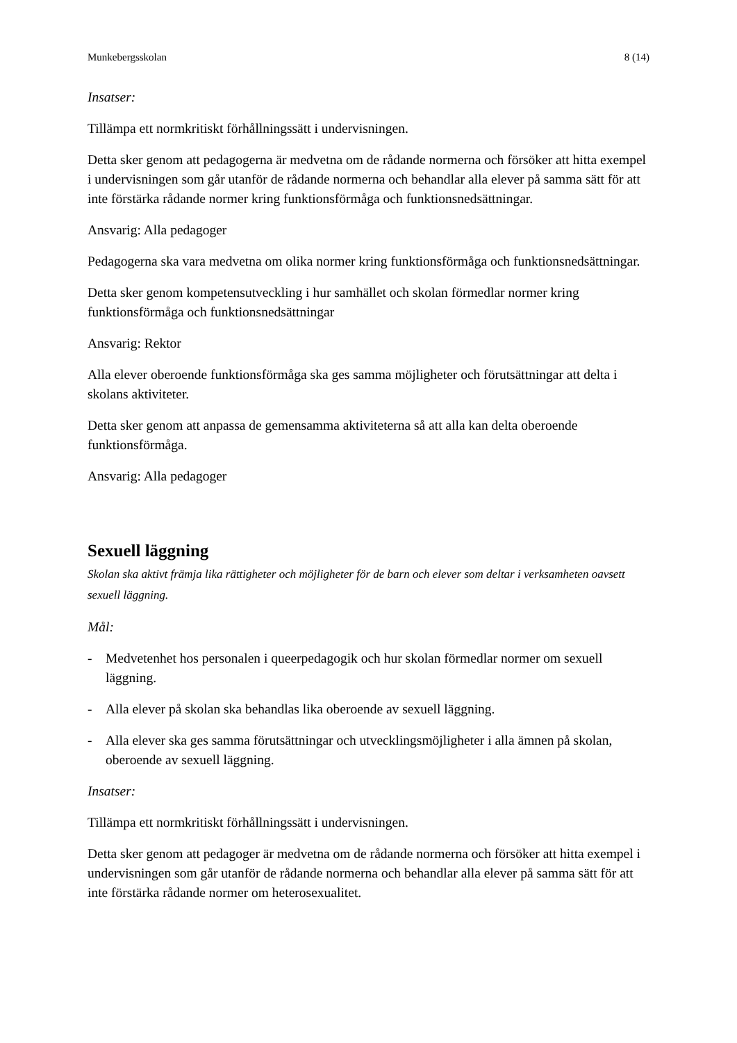Munkebergsskolan 8 (14)
Insatser:
Tillämpa ett normkritiskt förhållningssätt i undervisningen.
Detta sker genom att pedagogerna är medvetna om de rådande normerna och försöker att hitta exempel i undervisningen som går utanför de rådande normerna och behandlar alla elever på samma sätt för att inte förstärka rådande normer kring funktionsförmåga och funktionsnedsättningar.
Ansvarig: Alla pedagoger
Pedagogerna ska vara medvetna om olika normer kring funktionsförmåga och funktionsnedsättningar.
Detta sker genom kompetensutveckling i hur samhället och skolan förmedlar normer kring funktionsförmåga och funktionsnedsättningar
Ansvarig: Rektor
Alla elever oberoende funktionsförmåga ska ges samma möjligheter och förutsättningar att delta i skolans aktiviteter.
Detta sker genom att anpassa de gemensamma aktiviteterna så att alla kan delta oberoende funktionsförmåga.
Ansvarig: Alla pedagoger
Sexuell läggning
Skolan ska aktivt främja lika rättigheter och möjligheter för de barn och elever som deltar i verksamheten oavsett sexuell läggning.
Mål:
- Medvetenhet hos personalen i queerpedagogik och hur skolan förmedlar normer om sexuell läggning.
- Alla elever på skolan ska behandlas lika oberoende av sexuell läggning.
- Alla elever ska ges samma förutsättningar och utvecklingsmöjligheter i alla ämnen på skolan, oberoende av sexuell läggning.
Insatser:
Tillämpa ett normkritiskt förhållningssätt i undervisningen.
Detta sker genom att pedagoger är medvetna om de rådande normerna och försöker att hitta exempel i undervisningen som går utanför de rådande normerna och behandlar alla elever på samma sätt för att inte förstärka rådande normer om heterosexualitet.